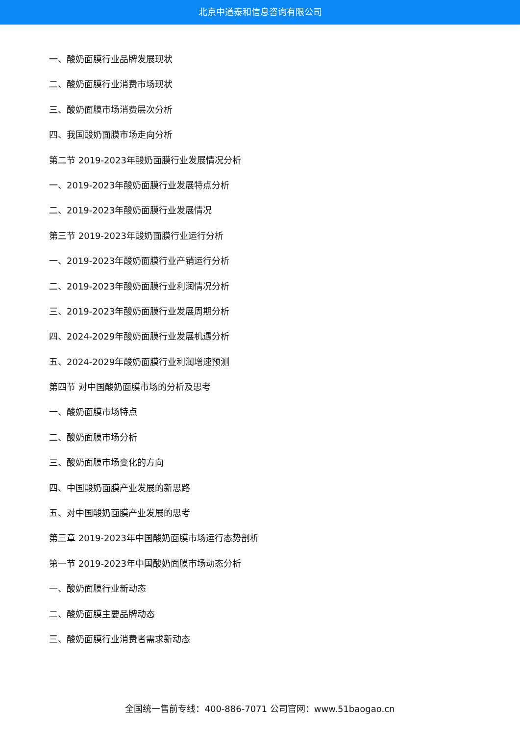北京中道泰和信息咨询有限公司
一、酸奶面膜行业品牌发展现状
二、酸奶面膜行业消费市场现状
三、酸奶面膜市场消费层次分析
四、我国酸奶面膜市场走向分析
第二节 2019-2023年酸奶面膜行业发展情况分析
一、2019-2023年酸奶面膜行业发展特点分析
二、2019-2023年酸奶面膜行业发展情况
第三节 2019-2023年酸奶面膜行业运行分析
一、2019-2023年酸奶面膜行业产销运行分析
二、2019-2023年酸奶面膜行业利润情况分析
三、2019-2023年酸奶面膜行业发展周期分析
四、2024-2029年酸奶面膜行业发展机遇分析
五、2024-2029年酸奶面膜行业利润增速预测
第四节 对中国酸奶面膜市场的分析及思考
一、酸奶面膜市场特点
二、酸奶面膜市场分析
三、酸奶面膜市场变化的方向
四、中国酸奶面膜产业发展的新思路
五、对中国酸奶面膜产业发展的思考
第三章 2019-2023年中国酸奶面膜市场运行态势剖析
第一节 2019-2023年中国酸奶面膜市场动态分析
一、酸奶面膜行业新动态
二、酸奶面膜主要品牌动态
三、酸奶面膜行业消费者需求新动态
全国统一售前专线：400-886-7071 公司官网：www.51baogao.cn